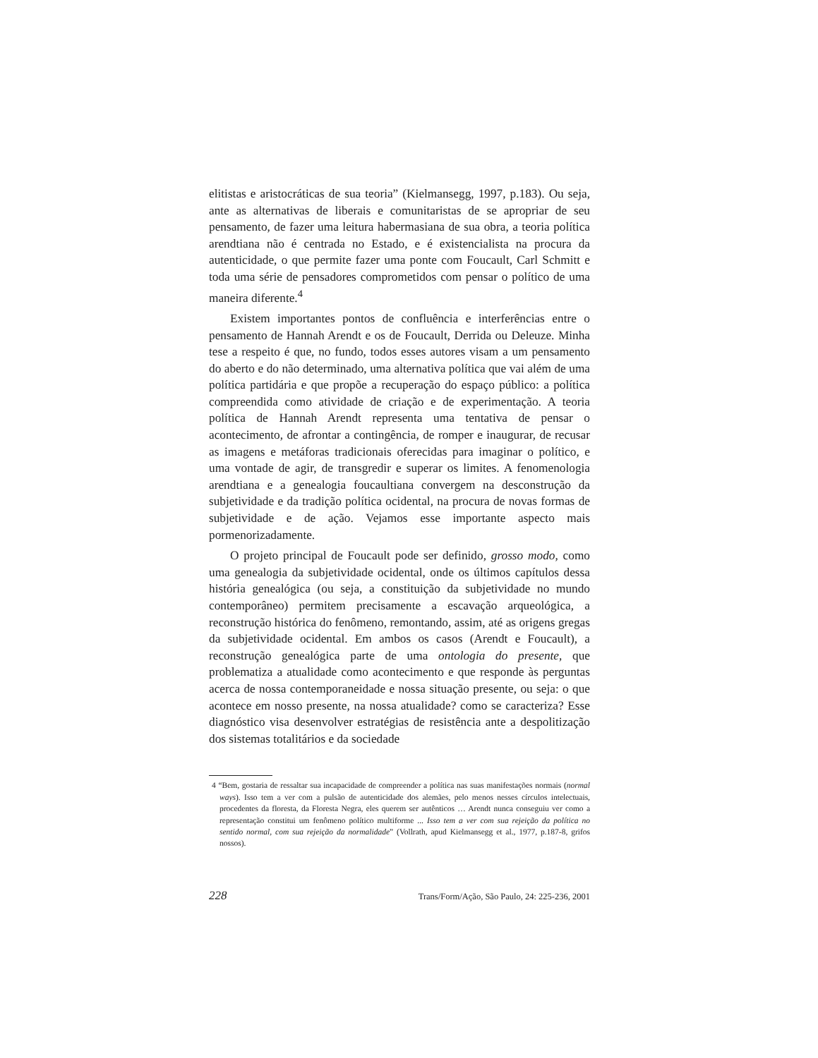elitistas e aristocráticas de sua teoria” (Kielmansegg, 1997, p.183). Ou seja, ante as alternativas de liberais e comunitaristas de se apropriar de seu pensamento, de fazer uma leitura habermasiana de sua obra, a teoria política arendtiana não é centrada no Estado, e é existencialista na procura da autenticidade, o que permite fazer uma ponte com Foucault, Carl Schmitt e toda uma série de pensadores comprometidos com pensar o político de uma maneira diferente.<sup>4</sup>
Existem importantes pontos de confluência e interferências entre o pensamento de Hannah Arendt e os de Foucault, Derrida ou Deleuze. Minha tese a respeito é que, no fundo, todos esses autores visam a um pensamento do aberto e do não determinado, uma alternativa política que vai além de uma política partidária e que propõe a recuperação do espaço público: a política compreendida como atividade de criação e de experimentação. A teoria política de Hannah Arendt representa uma tentativa de pensar o acontecimento, de afrontar a contingência, de romper e inaugurar, de recusar as imagens e metáforas tradicionais oferecidas para imaginar o político, e uma vontade de agir, de transgredir e superar os limites. A fenomenologia arendtiana e a genealogia foucaultiana convergem na desconstrução da subjetividade e da tradição política ocidental, na procura de novas formas de subjetividade e de ação. Vejamos esse importante aspecto mais pormenorizadamente.
O projeto principal de Foucault pode ser definido, grosso modo, como uma genealogia da subjetividade ocidental, onde os últimos capítulos dessa história genealógica (ou seja, a constituição da subjetividade no mundo contemporâneo) permitem precisamente a escavação arqueológica, a reconstrução histórica do fenômeno, remontando, assim, até as origens gregas da subjetividade ocidental. Em ambos os casos (Arendt e Foucault), a reconstrução genealógica parte de uma ontologia do presente, que problematiza a atualidade como acontecimento e que responde às perguntas acerca de nossa contemporaneidade e nossa situação presente, ou seja: o que acontece em nosso presente, na nossa atualidade? como se caracteriza? Esse diagnóstico visa desenvolver estratégias de resistência ante a despolitização dos sistemas totalitários e da sociedade
4 “Bem, gostaria de ressaltar sua incapacidade de compreender a política nas suas manifestações normais (normal ways). Isso tem a ver com a pulsão de autenticidade dos alemães, pelo menos nesses círculos intelectuais, procedentes da floresta, da Floresta Negra, eles querem ser autênticos … Arendt nunca conseguiu ver como a representação constitui um fenômeno político multiforme ... Isso tem a ver com sua rejeição da política no sentido normal, com sua rejeição da normalidade” (Vollrath, apud Kielmansegg et al., 1977, p.187-8, grifos nossos).
228 Trans/Form/Ação, São Paulo, 24: 225-236, 2001